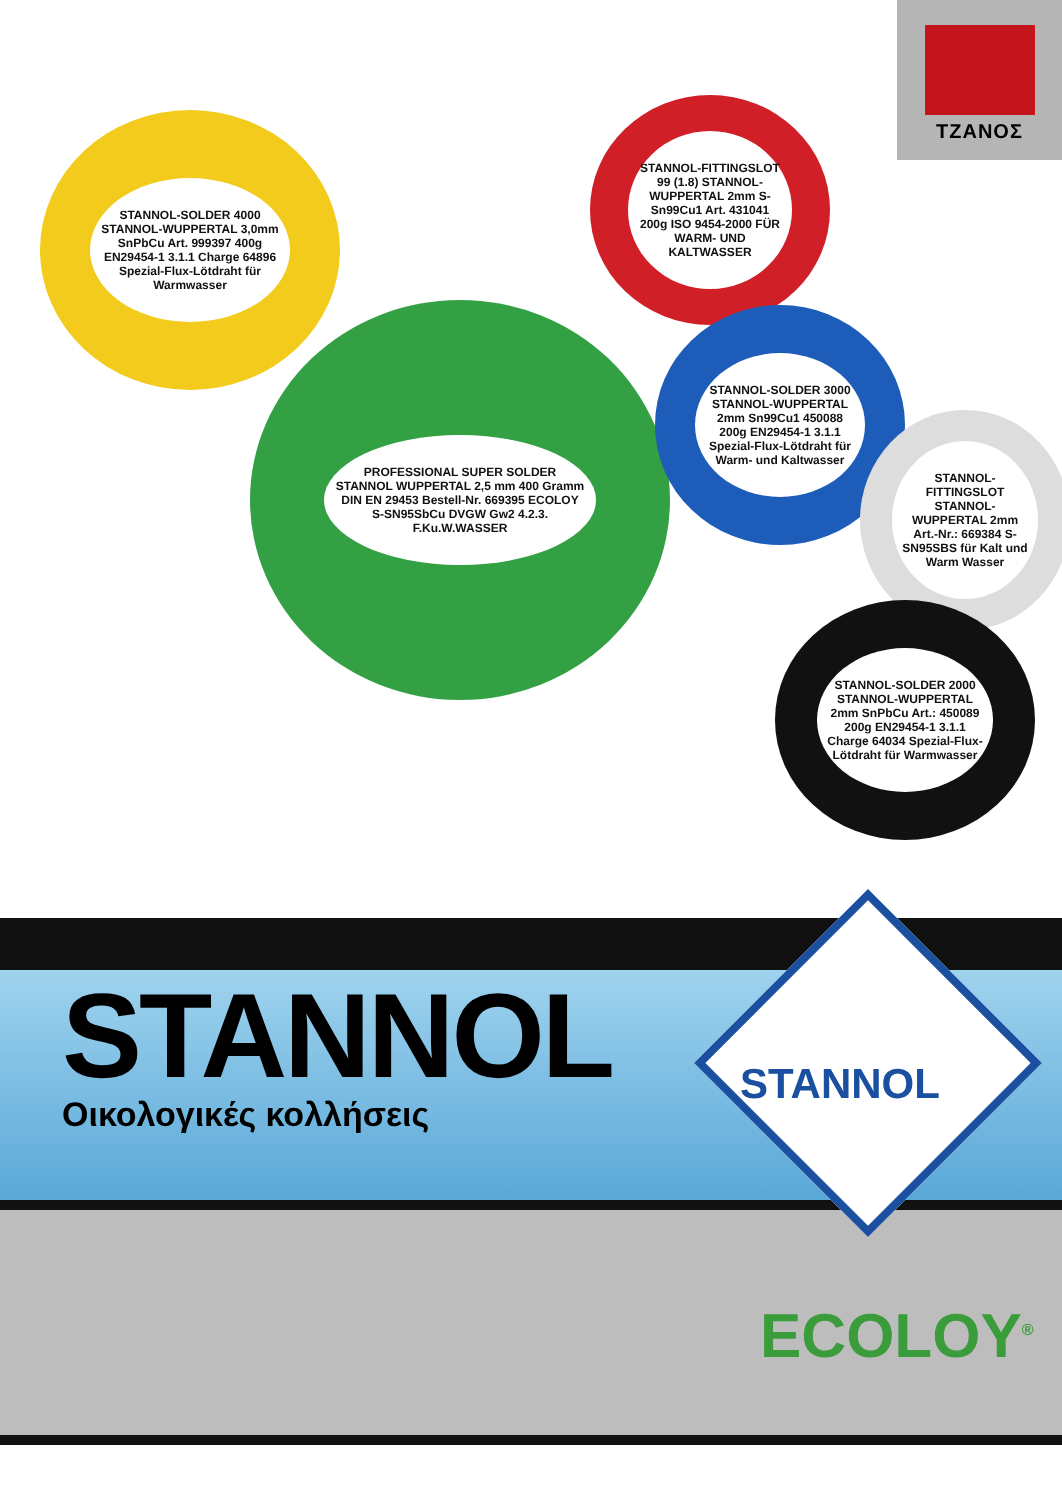ΤΖΑΝΟΣ
STANNOL-SOLDER 4000 STANNOL-WUPPERTAL 3,0mm SnPbCu Art. 999397 400g EN29454-1 3.1.1 Charge 64896 Spezial-Flux-Lötdraht für Warmwasser
STANNOL-FITTINGSLOT 99 (1.8) STANNOL-WUPPERTAL 2mm S-Sn99Cu1 Art. 431041 200g ISO 9454-2000 FÜR WARM- UND KALTWASSER
PROFESSIONAL SUPER SOLDER STANNOL WUPPERTAL 2,5 mm 400 Gramm DIN EN 29453 Bestell-Nr. 669395 ECOLOY S-SN95SbCu DVGW Gw2 4.2.3. F.Ku.W.WASSER
STANNOL-SOLDER 3000 STANNOL-WUPPERTAL 2mm Sn99Cu1 450088 200g EN29454-1 3.1.1 Spezial-Flux-Lötdraht für Warm- und Kaltwasser
STANNOL-FITTINGSLOT STANNOL-WUPPERTAL 2mm Art.-Nr.: 669384 S-SN95SBS für Kalt und Warm Wasser
STANNOL-SOLDER 2000 STANNOL-WUPPERTAL 2mm SnPbCu Art.: 450089 200g EN29454-1 3.1.1 Charge 64034 Spezial-Flux-Lötdraht für Warmwasser
STANNOL
Οικολογικές κολλήσεις
STANNOL
ECOLOY<sup>®</sup>